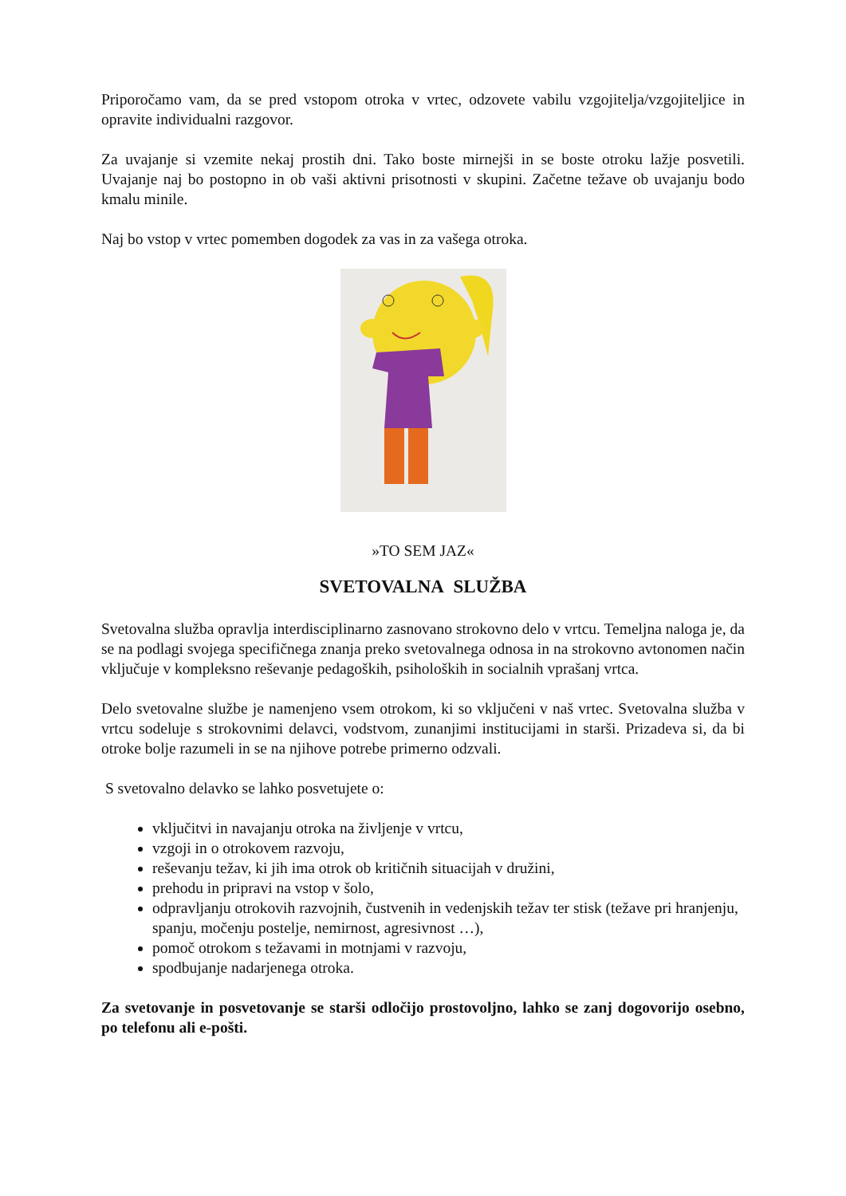Priporočamo vam, da se pred vstopom otroka v vrtec, odzovete vabilu vzgojitelja/vzgojiteljice in opravite individualni razgovor.
Za uvajanje si vzemite nekaj prostih dni. Tako boste mirnejši in se boste otroku lažje posvetili. Uvajanje naj bo postopno in ob vaši aktivni prisotnosti v skupini. Začetne težave ob uvajanju bodo kmalu minile.
Naj bo vstop v vrtec pomemben dogodek za vas in za vašega otroka.
»TO SEM JAZ«
SVETOVALNA SLUŽBA
Svetovalna služba opravlja interdisciplinarno zasnovano strokovno delo v vrtcu. Temeljna naloga je, da se na podlagi svojega specifičnega znanja preko svetovalnega odnosa in na strokovno avtonomen način vključuje v kompleksno reševanje pedagoških, psiholoških in socialnih vprašanj vrtca.
Delo svetovalne službe je namenjeno vsem otrokom, ki so vključeni v naš vrtec. Svetovalna služba v vrtcu sodeluje s strokovnimi delavci, vodstvom, zunanjimi institucijami in starši. Prizadeva si, da bi otroke bolje razumeli in se na njihove potrebe primerno odzvali.
S svetovalno delavko se lahko posvetujete o:
vključitvi in navajanju otroka na življenje v vrtcu,
vzgoji in o otrokovem razvoju,
reševanju težav, ki jih ima otrok ob kritičnih situacijah v družini,
prehodu in pripravi na vstop v šolo,
odpravljanju otrokovih razvojnih, čustvenih in vedenjskih težav ter stisk (težave pri hranjenju, spanju, močenju postelje, nemirnost, agresivnost …),
pomoč otrokom s težavami in motnjami v razvoju,
spodbujanje nadarjenega otroka.
Za svetovanje in posvetovanje se starši odločijo prostovoljno, lahko se zanj dogovorijo osebno, po telefonu ali e-pošti.